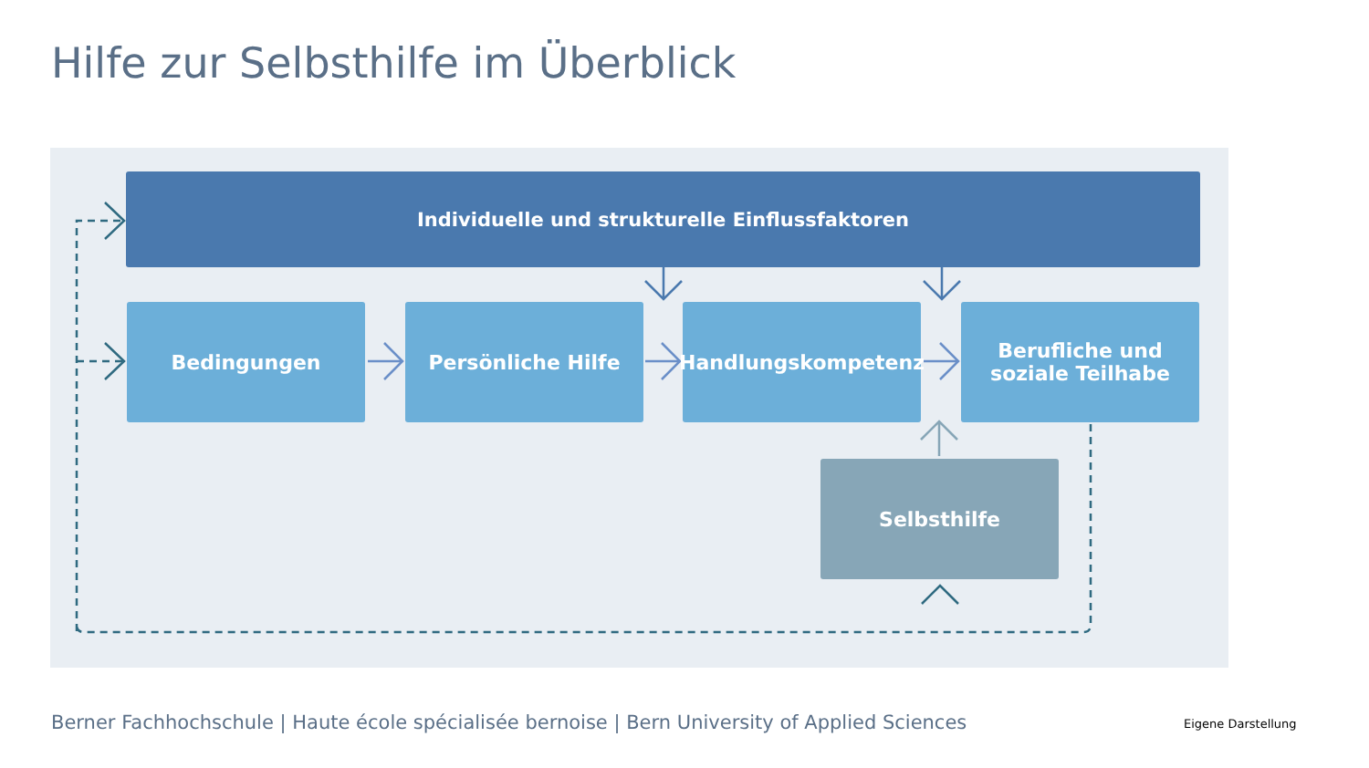Hilfe zur Selbsthilfe im Überblick
Individuelle und strukturelle Einflussfaktoren
Bedingungen Persönliche Hilfe Handlungskompetenz
Berufliche und
soziale Teilhabe
Selbsthilfe
Berner Fachhochschule | Haute école spécialisée bernoise | Bern University of Applied Sciences
Eigene Darstellung